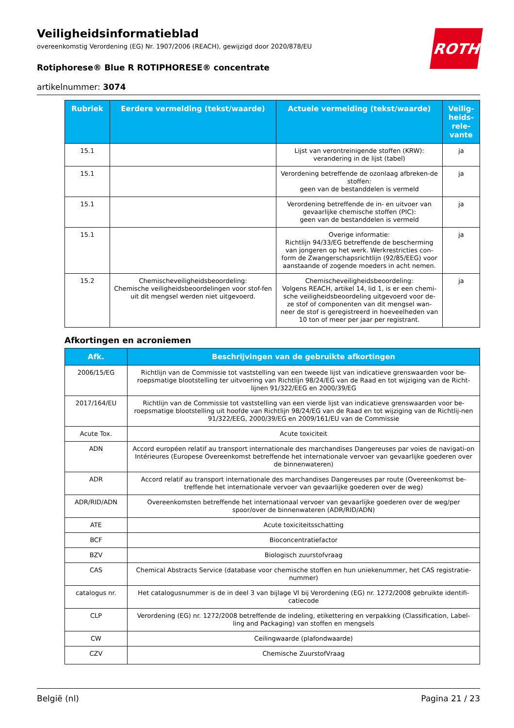ROTH
Veiligheidsinformatieblad
overeenkomstig Verordening (EG) Nr. 1907/2006 (REACH), gewijzigd door 2020/878/EU
Rotiphorese® Blue R ROTIPHORESE® concentrate
artikelnummer: 3074
| Rubriek | Eerdere vermelding (tekst/waarde) | Actuele vermelding (tekst/waarde) | Veilig-heids-rele-vante |
| --- | --- | --- | --- |
| 15.1 | | Lijst van verontreinigende stoffen (KRW): verandering in de lijst (tabel) | ja |
| 15.1 | | Verordening betreffende de ozonlaag afbreken-de stoffen: geen van de bestanddelen is vermeld | ja |
| 15.1 | | Verordening betreffende de in- en uitvoer van gevaarlijke chemische stoffen (PIC): geen van de bestanddelen is vermeld | ja |
| 15.1 | | Overige informatie: Richtlijn 94/33/EG betreffende de bescherming van jongeren op het werk. Werkrestricties con-form de Zwangerschapsrichtlijn (92/85/EEG) voor aanstaande of zogende moeders in acht nemen. | ja |
| 15.2 | Chemischeveiligheidsbeoordeling: Chemische veiligheidsbeoordelingen voor stof-fen uit dit mengsel werden niet uitgevoerd. | Chemischeveiligheidsbeoordeling: Volgens REACH, artikel 14, lid 1, is er een chemi-sche veiligheidsbeoordeling uitgevoerd voor de-ze stof of componenten van dit mengsel wan-neer de stof is geregistreerd in hoeveelheden van 10 ton of meer per jaar per registrant. | ja |
Afkortingen en acroniemen
| Afk. | Beschrijvingen van de gebruikte afkortingen |
| --- | --- |
| 2006/15/EG | Richtlijn van de Commissie tot vaststelling van een tweede lijst van indicatieve grenswaarden voor be-roepsmatige blootstelling ter uitvoering van Richtlijn 98/24/EG van de Raad en tot wijziging van de Richt-lijnen 91/322/EEG en 2000/39/EG |
| 2017/164/EU | Richtlijn van de Commissie tot vaststelling van een vierde lijst van indicatieve grenswaarden voor be-roepsmatige blootstelling uit hoofde van Richtlijn 98/24/EG van de Raad en tot wijziging van de Richtlij-nen 91/322/EEG, 2000/39/EG en 2009/161/EU van de Commissie |
| Acute Tox. | Acute toxiciteit |
| ADN | Accord européen relatif au transport internationale des marchandises Dangereuses par voies de navigati-on Intérieures (Europese Overeenkomst betreffende het internationale vervoer van gevaarlijke goederen over de binnenwateren) |
| ADR | Accord relatif au transport internationale des marchandises Dangereuses par route (Overeenkomst be-treffende het internationale vervoer van gevaarlijke goederen over de weg) |
| ADR/RID/ADN | Overeenkomsten betreffende het internationaal vervoer van gevaarlijke goederen over de weg/per spoor/over de binnenwateren (ADR/RID/ADN) |
| ATE | Acute toxiciteitsschatting |
| BCF | Bioconcentratiefactor |
| BZV | Biologisch zuurstofvraag |
| CAS | Chemical Abstracts Service (database voor chemische stoffen en hun uniekenummer, het CAS registratie-nummer) |
| catalogus nr. | Het catalogusnummer is de in deel 3 van bijlage VI bij Verordening (EG) nr. 1272/2008 gebruikte identifi-catiecode |
| CLP | Verordening (EG) nr. 1272/2008 betreffende de indeling, etikettering en verpakking (Classification, Label-ling and Packaging) van stoffen en mengsels |
| CW | Ceilingwaarde (plafondwaarde) |
| CZV | Chemische ZuurstofVraag |
België (nl) Pagina 21 / 23